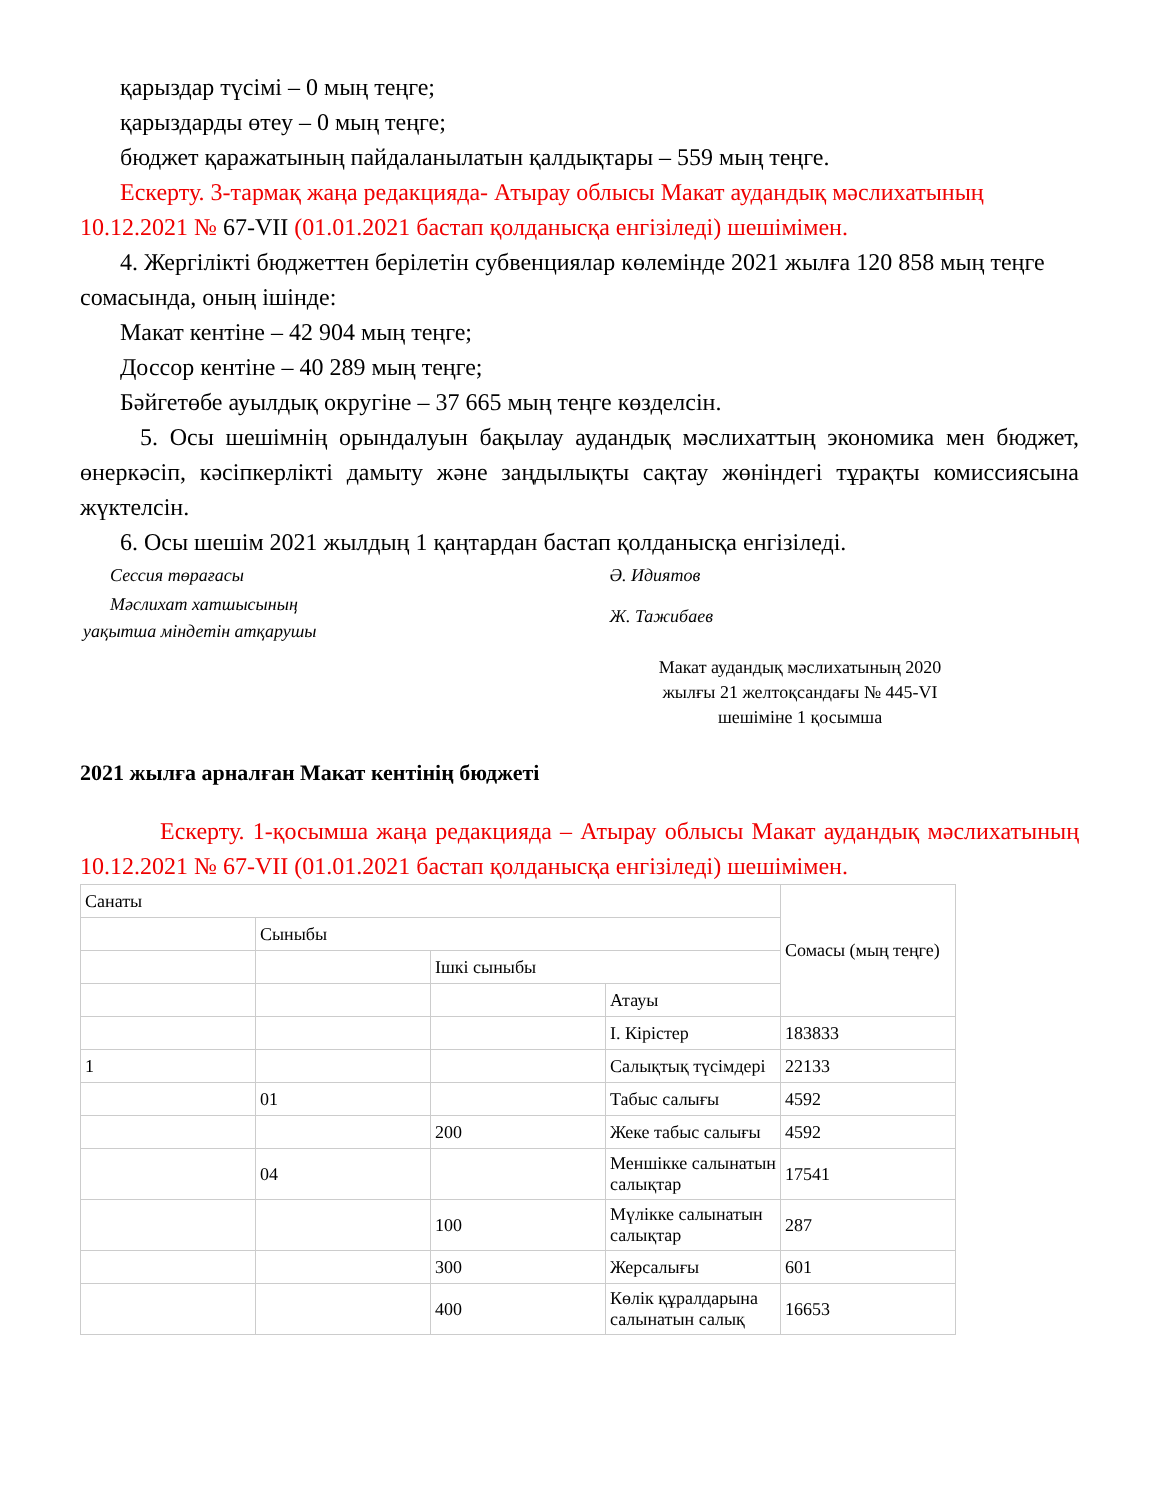қарыздар түсімі – 0 мың теңге;
қарыздарды өтеу – 0 мың теңге;
бюджет қаражатының пайдаланылатын қалдықтары – 559 мың теңге.
Ескерту. 3-тармақ жаңа редакцияда- Атырау облысы Макат аудандық мәслихатының 10.12.2021 № 67-VII (01.01.2021 бастап қолданысқа енгізіледі) шешімімен.
4. Жергілікті бюджеттен берілетін субвенциялар көлемінде 2021 жылға 120 858 мың теңге сомасында, оның ішінде:
Макат кентіне – 42 904 мың теңге;
Доссор кентіне – 40 289 мың теңге;
Бәйгетөбе ауылдық округіне – 37 665 мың теңге көзделсін.
5. Осы шешімнің орындалуын бақылау аудандық мәслихаттың экономика мен бюджет, өнеркәсіп, кәсіпкерлікті дамыту және заңдылықты сақтау жөніндегі тұрақты комиссиясына жүктелсін.
6. Осы шешім 2021 жылдың 1 қаңтардан бастап қолданысқа енгізіледі.
Сессия төрағасы Ә. Идиятов
Мәслихат хатшысының
уақытша міндетін атқарушы
Ж. Тажибаев
Макат аудандық мәслихатының 2020 жылғы 21 желтоқсандағы № 445-VI шешіміне 1 қосымша
2021 жылға арналған Макат кентінің бюджеті
Ескерту. 1-қосымша жаңа редакцияда – Атырау облысы Макат аудандық мәслихатының 10.12.2021 № 67-VII (01.01.2021 бастап қолданысқа енгізіледі) шешімімен.
| Санаты | | | | Сомасы (мың теңге) |
| | Сыныбы | | | |
| | | Ішкі сыныбы | | |
| | | | Атауы | |
| | | | I. Кірістер | 183833 |
| 1 | | | Салықтық түсімдері | 22133 |
| | 01 | | Табыс салығы | 4592 |
| | | 200 | Жеке табыс салығы | 4592 |
| | 04 | | Меншікке салынатын салықтар | 17541 |
| | | 100 | Мүлікке салынатын салықтар | 287 |
| | | 300 | Жерсалығы | 601 |
| | | 400 | Көлік құралдарына салынатын салық | 16653 |